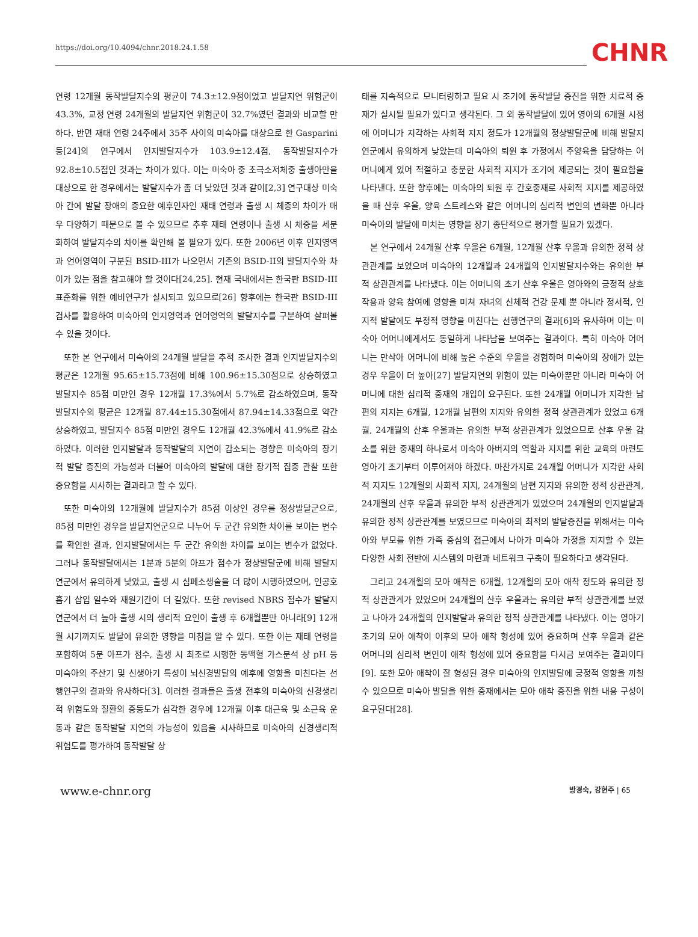https://doi.org/10.4094/chnr.2018.24.1.58 CHNR
연령 12개월 동작발달지수의 평균이 74.3±12.9점이었고 발달지연 위험군이 43.3%, 교정 연령 24개월의 발달지연 위험군이 32.7%였던 결과와 비교할 만하다. 반면 재태 연령 24주에서 35주 사이의 미숙아를 대상으로 한 Gasparini 등[24]의 연구에서 인지발달지수가 103.9±12.4점, 동작발달지수가 92.8±10.5점인 것과는 차이가 있다. 이는 미숙아 중 초극소저체중 출생아만을 대상으로 한 경우에서는 발달지수가 좀 더 낮았던 것과 같이[2,3] 연구대상 미숙아 간에 발달 장애의 중요한 예후인자인 재태 연령과 출생 시 체중의 차이가 매우 다양하기 때문으로 볼 수 있으므로 추후 재태 연령이나 출생 시 체중을 세분화하여 발달지수의 차이를 확인해 볼 필요가 있다. 또한 2006년 이후 인지영역과 언어영역이 구분된 BSID-III가 나오면서 기존의 BSID-II의 발달지수와 차이가 있는 점을 참고해야 할 것이다[24,25]. 현재 국내에서는 한국판 BSID-III 표준화를 위한 예비연구가 실시되고 있으므로[26] 향후에는 한국판 BSID-III 검사를 활용하여 미숙아의 인지영역과 언어영역의 발달지수를 구분하여 살펴볼 수 있을 것이다.
또한 본 연구에서 미숙아의 24개월 발달을 추적 조사한 결과 인지발달지수의 평균은 12개월 95.65±15.73점에 비해 100.96±15.30점으로 상승하였고 발달지수 85점 미만인 경우 12개월 17.3%에서 5.7%로 감소하였으며, 동작발달지수의 평균은 12개월 87.44±15.30점에서 87.94±14.33점으로 약간 상승하였고, 발달지수 85점 미만인 경우도 12개월 42.3%에서 41.9%로 감소하였다. 이러한 인지발달과 동작발달의 지연이 감소되는 경향은 미숙아의 장기적 발달 증진의 가능성과 더불어 미숙아의 발달에 대한 장기적 집중 관찰 또한 중요함을 시사하는 결과라고 할 수 있다.
또한 미숙아의 12개월에 발달지수가 85점 이상인 경우를 정상발달군으로, 85점 미만인 경우을 발달지연군으로 나누어 두 군간 유의한 차이를 보이는 변수를 확인한 결과, 인지발달에서는 두 군간 유의한 차이를 보이는 변수가 없었다. 그러나 동작발달에서는 1분과 5분의 아프가 점수가 정상발달군에 비해 발달지연군에서 유의하게 낮았고, 출생 시 심폐소생술을 더 많이 시행하였으며, 인공호흡기 삽입 일수와 재원기간이 더 길었다. 또한 revised NBRS 점수가 발달지연군에서 더 높아 출생 시의 생리적 요인이 출생 후 6개월뿐만 아니라[9] 12개월 시기까지도 발달에 유의한 영향을 미침을 알 수 있다. 또한 이는 재태 연령을 포함하여 5분 아프가 점수, 출생 시 최초로 시행한 동맥혈 가스분석 상 pH 등 미숙아의 주산기 및 신생아기 특성이 뇌신경발달의 예후에 영향을 미친다는 선행연구의 결과와 유사하다[3]. 이러한 결과들은 출생 전후의 미숙아의 신경생리적 위험도와 질환의 중등도가 심각한 경우에 12개월 이후 대근육 및 소근육 운동과 같은 동작발달 지연의 가능성이 있음을 시사하므로 미숙아의 신경생리적 위험도를 평가하여 동작발달 상
태를 지속적으로 모니터링하고 필요 시 조기에 동작발달 증진을 위한 치료적 중재가 실시될 필요가 있다고 생각된다. 그 외 동작발달에 있어 영아의 6개월 시점에 어머니가 지각하는 사회적 지지 정도가 12개월의 정상발달군에 비해 발달지연군에서 유의하게 낮았는데 미숙아의 퇴원 후 가정에서 주양육을 담당하는 어머니에게 있어 적절하고 충분한 사회적 지지가 조기에 제공되는 것이 필요함을 나타낸다. 또한 향후에는 미숙아의 퇴원 후 간호중재로 사회적 지지를 제공하였을 때 산후 우울, 양육 스트레스와 같은 어머니의 심리적 변인의 변화뿐 아니라 미숙아의 발달에 미치는 영향을 장기 종단적으로 평가할 필요가 있겠다.
본 연구에서 24개월 산후 우울은 6개월, 12개월 산후 우울과 유의한 정적 상관관계를 보였으며 미숙아의 12개월과 24개월의 인지발달지수와는 유의한 부적 상관관계를 나타냈다. 이는 어머니의 초기 산후 우울은 영아와의 긍정적 상호작용과 양육 참여에 영향을 미쳐 자녀의 신체적 건강 문제 뿐 아니라 정서적, 인지적 발달에도 부정적 영향을 미친다는 선행연구의 결과[6]와 유사하며 이는 미숙아 어머니에게서도 동일하게 나타남을 보여주는 결과이다. 특히 미숙아 어머니는 만삭아 어머니에 비해 높은 수준의 우울을 경험하며 미숙아의 장애가 있는 경우 우울이 더 높아[27] 발달지연의 위험이 있는 미숙아뿐만 아니라 미숙아 어머니에 대한 심리적 중재의 개입이 요구된다. 또한 24개월 어머니가 지각한 남편의 지지는 6개월, 12개월 남편의 지지와 유의한 정적 상관관계가 있었고 6개월, 24개월의 산후 우울과는 유의한 부적 상관관계가 있었으므로 산후 우울 감소를 위한 중재의 하나로서 미숙아 아버지의 역할과 지지를 위한 교육의 마련도 영아기 초기부터 이루어져야 하겠다. 마찬가지로 24개월 어머니가 지각한 사회적 지지도 12개월의 사회적 지지, 24개월의 남편 지지와 유의한 정적 상관관계, 24개월의 산후 우울과 유의한 부적 상관관계가 있었으며 24개월의 인지발달과 유의한 정적 상관관계를 보였으므로 미숙아의 최적의 발달증진을 위해서는 미숙아와 부모를 위한 가족 중심의 접근에서 나아가 미숙아 가정을 지지할 수 있는 다양한 사회 전반에 시스템의 마련과 네트워크 구축이 필요하다고 생각된다.
그리고 24개월의 모아 애착은 6개월, 12개월의 모아 애착 정도와 유의한 정적 상관관계가 있었으며 24개월의 산후 우울과는 유의한 부적 상관관계를 보였고 나아가 24개월의 인지발달과 유의한 정적 상관관계를 나타냈다. 이는 영아기 초기의 모아 애착이 이후의 모아 애착 형성에 있어 중요하며 산후 우울과 같은 어머니의 심리적 변인이 애착 형성에 있어 중요함을 다시금 보여주는 결과이다[9]. 또한 모아 애착이 잘 형성된 경우 미숙아의 인지발달에 긍정적 영향을 끼칠 수 있으므로 미숙아 발달을 위한 중재에서는 모아 애착 증진을 위한 내용 구성이 요구된다[28].
www.e-chnr.org 방경숙, 강현주 | 65